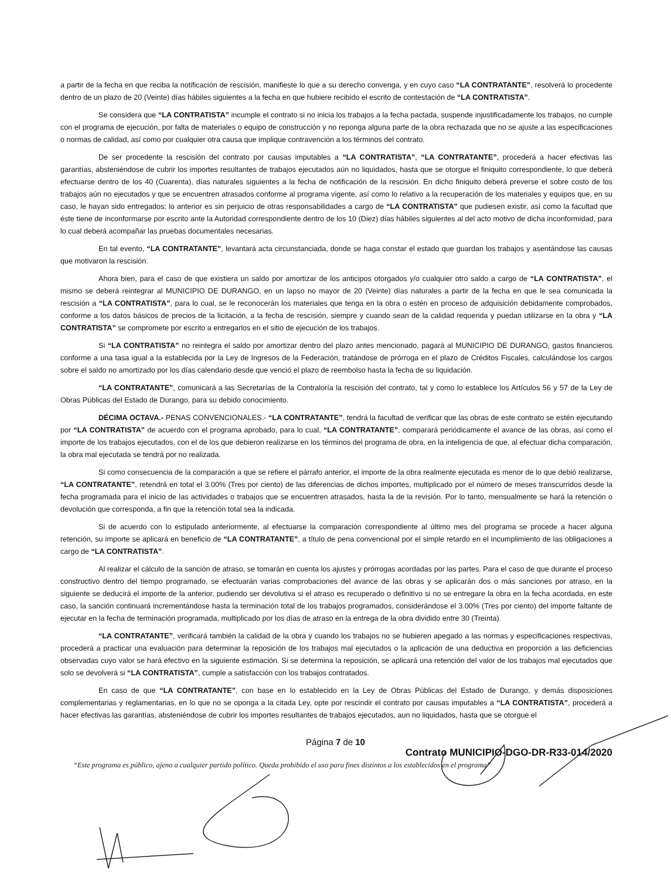a partir de la fecha en que reciba la notificación de rescisión, manifieste lo que a su derecho convenga, y en cuyo caso “LA CONTRATANTE”, resolverá lo procedente dentro de un plazo de 20 (Veinte) días hábiles siguientes a la fecha en que hubiere recibido el escrito de contestación de “LA CONTRATISTA”.
Se considera que “LA CONTRATISTA” incumple el contrato si no inicia los trabajos a la fecha pactada, suspende injustificadamente los trabajos, no cumple con el programa de ejecución, por falta de materiales o equipo de construcción y no reponga alguna parte de la obra rechazada que no se ajuste a las especificaciones o normas de calidad, así como por cualquier otra causa que implique contravención a los términos del contrato.
De ser procedente la rescisión del contrato por causas imputables a “LA CONTRATISTA”, “LA CONTRATANTE”, procederá a hacer efectivas las garantías, absteniéndose de cubrir los importes resultantes de trabajos ejecutados aún no liquidados, hasta que se otorgue el finiquito correspondiente, lo que deberá efectuarse dentro de los 40 (Cuarenta), días naturales siguientes a la fecha de notificación de la rescisión. En dicho finiquito deberá preverse el sobre costo de los trabajos aún no ejecutados y que se encuentren atrasados conforme al programa vigente, así como lo relativo a la recuperación de los materiales y equipos que, en su caso, le hayan sido entregados; lo anterior es sin perjuicio de otras responsabilidades a cargo de “LA CONTRATISTA” que pudiesen existir, así como la facultad que éste tiene de inconformarse por escrito ante la Autoridad correspondiente dentro de los 10 (Diez) días hábiles siguientes al del acto motivo de dicha inconformidad, para lo cual deberá acompañar las pruebas documentales necesarias.
En tal evento, “LA CONTRATANTE”, levantará acta circunstanciada, donde se haga constar el estado que guardan los trabajos y asentándose las causas que motivaron la rescisión.
Ahora bien, para el caso de que existiera un saldo por amortizar de los anticipos otorgados y/o cualquier otro saldo a cargo de “LA CONTRATISTA”, el mismo se deberá reintegrar al MUNICIPIO DE DURANGO, en un lapso no mayor de 20 (Veinte) días naturales a partir de la fecha en que le sea comunicada la rescisión a “LA CONTRATISTA”, para lo cual, se le reconocerán los materiales que tenga en la obra o estén en proceso de adquisición debidamente comprobados, conforme a los datos básicos de precios de la licitación, a la fecha de rescisión, siempre y cuando sean de la calidad requerida y puedan utilizarse en la obra y “LA CONTRATISTA” se compromete por escrito a entregarlos en el sitio de ejecución de los trabajos.
Si “LA CONTRATISTA” no reintegra el saldo por amortizar dentro del plazo antes mencionado, pagará al MUNICIPIO DE DURANGO, gastos financieros conforme a una tasa igual a la establecida por la Ley de Ingresos de la Federación, tratándose de prórroga en el plazo de Créditos Fiscales, calculándose los cargos sobre el saldo no amortizado por los días calendario desde que venció el plazo de reembolso hasta la fecha de su liquidación.
“LA CONTRATANTE”, comunicará a las Secretarías de la Contraloría la rescisión del contrato, tal y como lo establece los Artículos 56 y 57 de la Ley de Obras Públicas del Estado de Durango, para su debido conocimiento.
DÉCIMA OCTAVA.- PENAS CONVENCIONALES.- “LA CONTRATANTE”, tendrá la facultad de verificar que las obras de este contrato se estén ejecutando por “LA CONTRATISTA” de acuerdo con el programa aprobado, para lo cual, “LA CONTRATANTE”, comparará periódicamente el avance de las obras, así como el importe de los trabajos ejecutados, con el de los que debieron realizarse en los términos del programa de obra, en la inteligencia de que, al efectuar dicha comparación, la obra mal ejecutada se tendrá por no realizada.
Si como consecuencia de la comparación a que se refiere el párrafo anterior, el importe de la obra realmente ejecutada es menor de lo que debió realizarse, “LA CONTRATANTE”, retendrá en total el 3.00% (Tres por ciento) de las diferencias de dichos importes, multiplicado por el número de meses transcurridos desde la fecha programada para el inicio de las actividades o trabajos que se encuentren atrasados, hasta la de la revisión. Por lo tanto, mensualmente se hará la retención o devolución que corresponda, a fin que la retención total sea la indicada.
Si de acuerdo con lo estipulado anteriormente, al efectuarse la comparación correspondiente al último mes del programa se procede a hacer alguna retención, su importe se aplicará en beneficio de “LA CONTRATANTE”, a título de pena convencional por el simple retardo en el incumplimiento de las obligaciones a cargo de “LA CONTRATISTA”.
Al realizar el cálculo de la sanción de atraso, se tomarán en cuenta los ajustes y prórrogas acordadas por las partes. Para el caso de que durante el proceso constructivo dentro del tiempo programado, se efectuarán varias comprobaciones del avance de las obras y se aplicarán dos o más sanciones por atraso, en la siguiente se deducirá el importe de la anterior, pudiendo ser devolutiva si el atraso es recuperado o definitivo si no se entregare la obra en la fecha acordada, en este caso, la sanción continuará incrementándose hasta la terminación total de los trabajos programados, considerándose el 3.00% (Tres por ciento) del importe faltante de ejecutar en la fecha de terminación programada, multiplicado por los días de atraso en la entrega de la obra dividido entre 30 (Treinta).
“LA CONTRATANTE”, verificará también la calidad de la obra y cuando los trabajos no se hubieren apegado a las normas y especificaciones respectivas, procederá a practicar una evaluación para determinar la reposición de los trabajos mal ejecutados o la aplicación de una deductiva en proporción a las deficiencias observadas cuyo valor se hará efectivo en la siguiente estimación. Si se determina la reposición, se aplicará una retención del valor de los trabajos mal ejecutados que solo se devolverá si “LA CONTRATISTA”, cumple a satisfacción con los trabajos contratados.
En caso de que “LA CONTRATANTE”, con base en lo establecido en la Ley de Obras Públicas del Estado de Durango, y demás disposiciones complementarias y reglamentarias, en lo que no se oponga a la citada Ley, opte por rescindir el contrato por causas imputables a “LA CONTRATISTA”, procederá a hacer efectivas las garantías, absteniéndose de cubrir los importes resultantes de trabajos ejecutados, aun no liquidados, hasta que se otorgue el
Página 7 de 10
Contrato MUNICIPIO-DGO-DR-R33-014/2020
“Este programa es público, ajeno a cualquier partido político. Queda prohibido el uso para fines distintos a los establecidos en el programa”